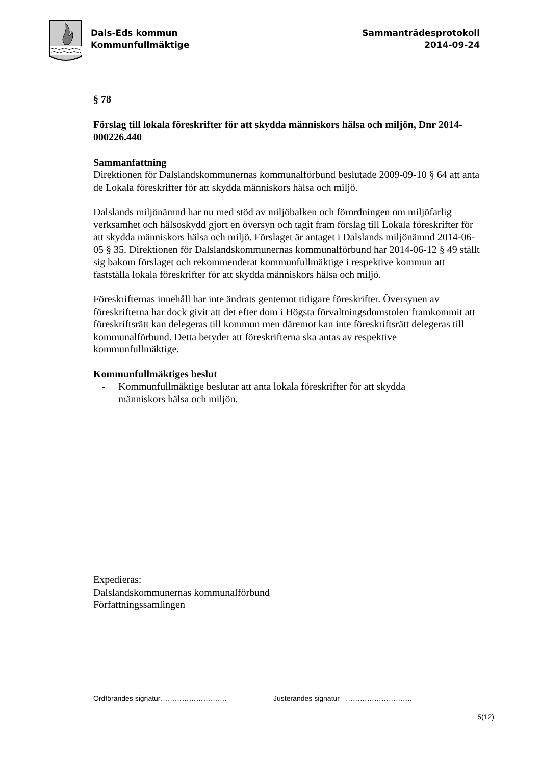Dals-Eds kommun
Kommunfullmäktige
Sammanträdesprotokoll
2014-09-24
§ 78
Förslag till lokala föreskrifter för att skydda människors hälsa och miljön, Dnr 2014-000226.440
Sammanfattning
Direktionen för Dalslandskommunernas kommunalförbund beslutade 2009-09-10 § 64 att anta de Lokala föreskrifter för att skydda människors hälsa och miljö.
Dalslands miljönämnd har nu med stöd av miljöbalken och förordningen om miljöfarlig verksamhet och hälsoskydd gjort en översyn och tagit fram förslag till Lokala föreskrifter för att skydda människors hälsa och miljö. Förslaget är antaget i Dalslands miljönämnd 2014-06-05 § 35. Direktionen för Dalslandskommunernas kommunalförbund har 2014-06-12 § 49 ställt sig bakom förslaget och rekommenderat kommunfullmäktige i respektive kommun att fastställa lokala föreskrifter för att skydda människors hälsa och miljö.
Föreskrifternas innehåll har inte ändrats gentemot tidigare föreskrifter. Översynen av föreskrifterna har dock givit att det efter dom i Högsta förvaltningsdomstolen framkommit att föreskriftsrätt kan delegeras till kommun men däremot kan inte föreskriftsrätt delegeras till kommunalförbund. Detta betyder att föreskrifterna ska antas av respektive kommunfullmäktige.
Kommunfullmäktiges beslut
- Kommunfullmäktige beslutar att anta lokala föreskrifter för att skydda människors hälsa och miljön.
Expedieras:
Dalslandskommunernas kommunalförbund
Författningssamlingen
Ordförandes signatur………………………. Justerandes signatur ……………………….
5(12)